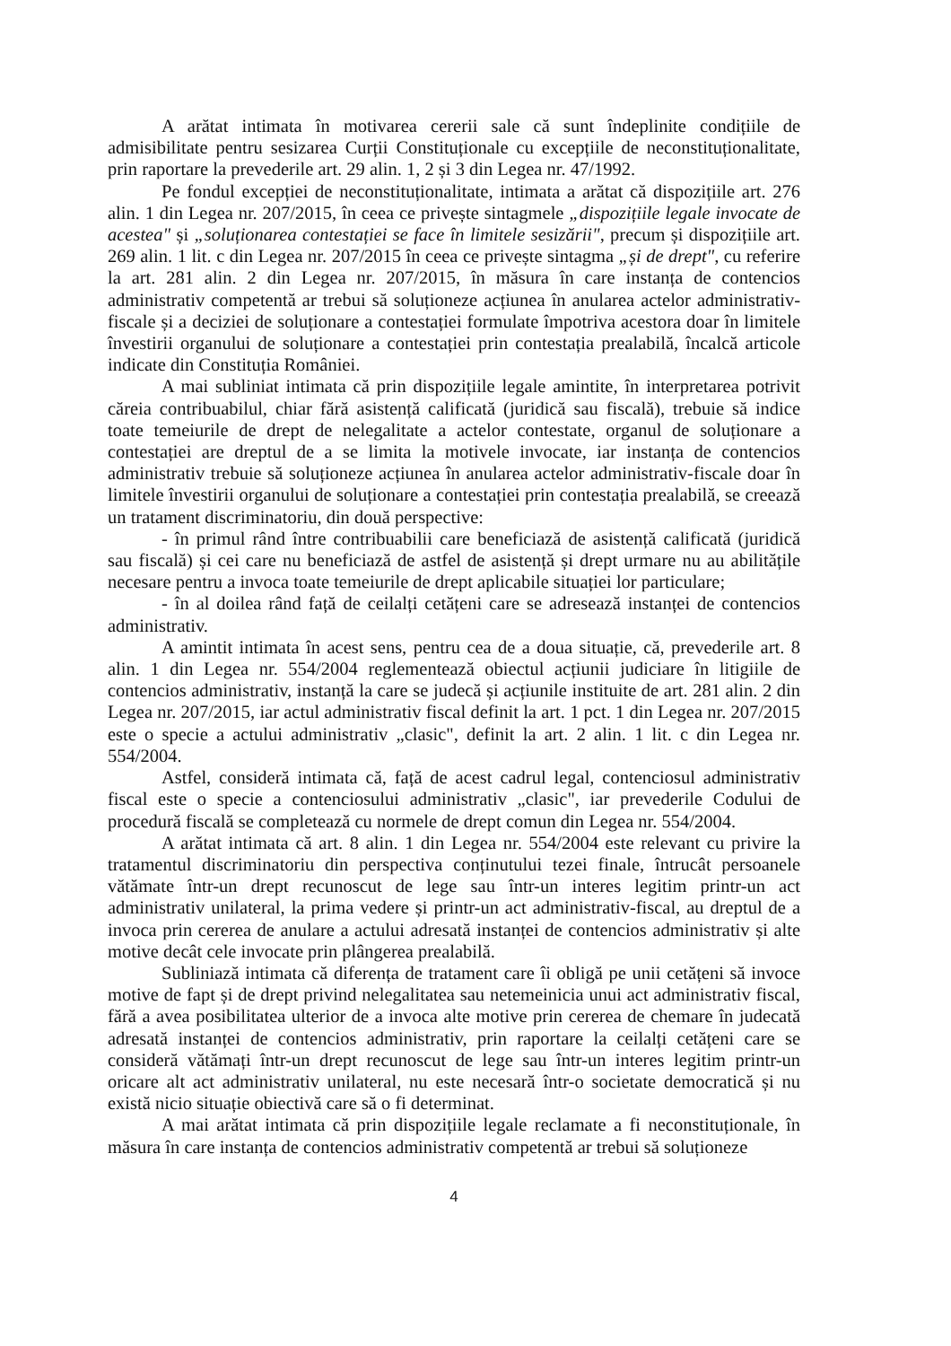A arătat intimata în motivarea cererii sale că sunt îndeplinite condițiile de admisibilitate pentru sesizarea Curții Constituționale cu excepțiile de neconstituționalitate, prin raportare la prevederile art. 29 alin. 1, 2 și 3 din Legea nr. 47/1992.
Pe fondul excepției de neconstituționalitate, intimata a arătat că dispozițiile art. 276 alin. 1 din Legea nr. 207/2015, în ceea ce privește sintagmele „dispozițiile legale invocate de acestea" și „soluționarea contestației se face în limitele sesizării", precum și dispozițiile art. 269 alin. 1 lit. c din Legea nr. 207/2015 în ceea ce privește sintagma „și de drept", cu referire la art. 281 alin. 2 din Legea nr. 207/2015, în măsura în care instanța de contencios administrativ competentă ar trebui să soluționeze acțiunea în anularea actelor administrativ-fiscale și a deciziei de soluționare a contestației formulate împotriva acestora doar în limitele învestirii organului de soluționare a contestației prin contestația prealabilă, încalcă articole indicate din Constituția României.
A mai subliniat intimata că prin dispozițiile legale amintite, în interpretarea potrivit căreia contribuabilul, chiar fără asistență calificată (juridică sau fiscală), trebuie să indice toate temeiurile de drept de nelegalitate a actelor contestate, organul de soluționare a contestației are dreptul de a se limita la motivele invocate, iar instanța de contencios administrativ trebuie să soluționeze acțiunea în anularea actelor administrativ-fiscale doar în limitele învestirii organului de soluționare a contestației prin contestația prealabilă, se creează un tratament discriminatoriu, din două perspective:
- în primul rând între contribuabilii care beneficiază de asistență calificată (juridică sau fiscală) și cei care nu beneficiază de astfel de asistență și drept urmare nu au abilitățile necesare pentru a invoca toate temeiurile de drept aplicabile situației lor particulare;
- în al doilea rând față de ceilalți cetățeni care se adresează instanței de contencios administrativ.
A amintit intimata în acest sens, pentru cea de a doua situație, că, prevederile art. 8 alin. 1 din Legea nr. 554/2004 reglementează obiectul acțiunii judiciare în litigiile de contencios administrativ, instanță la care se judecă și acțiunile instituite de art. 281 alin. 2 din Legea nr. 207/2015, iar actul administrativ fiscal definit la art. 1 pct. 1 din Legea nr. 207/2015 este o specie a actului administrativ „clasic", definit la art. 2 alin. 1 lit. c din Legea nr. 554/2004.
Astfel, consideră intimata că, față de acest cadrul legal, contenciosul administrativ fiscal este o specie a contenciosului administrativ „clasic", iar prevederile Codului de procedură fiscală se completează cu normele de drept comun din Legea nr. 554/2004.
A arătat intimata că art. 8 alin. 1 din Legea nr. 554/2004 este relevant cu privire la tratamentul discriminatoriu din perspectiva conținutului tezei finale, întrucât persoanele vătămate într-un drept recunoscut de lege sau într-un interes legitim printr-un act administrativ unilateral, la prima vedere și printr-un act administrativ-fiscal, au dreptul de a invoca prin cererea de anulare a actului adresată instanței de contencios administrativ și alte motive decât cele invocate prin plângerea prealabilă.
Subliniază intimata că diferența de tratament care îi obligă pe unii cetățeni să invoce motive de fapt și de drept privind nelegalitatea sau netemeinicia unui act administrativ fiscal, fără a avea posibilitatea ulterior de a invoca alte motive prin cererea de chemare în judecată adresată instanței de contencios administrativ, prin raportare la ceilalți cetățeni care se consideră vătămați într-un drept recunoscut de lege sau într-un interes legitim printr-un oricare alt act administrativ unilateral, nu este necesară într-o societate democratică și nu există nicio situație obiectivă care să o fi determinat.
A mai arătat intimata că prin dispozițiile legale reclamate a fi neconstituționale, în măsura în care instanța de contencios administrativ competentă ar trebui să soluționeze
4